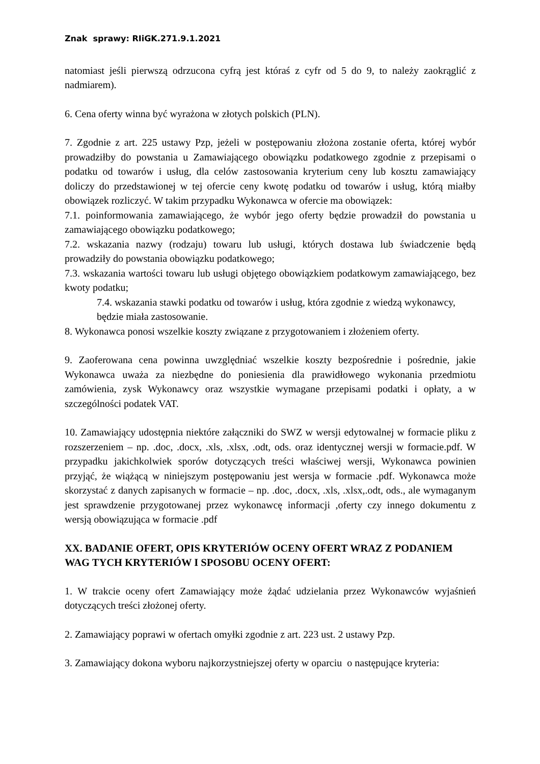Znak sprawy: RIiGK.271.9.1.2021
natomiast jeśli pierwszą odrzucona cyfrą jest któraś z cyfr od 5 do 9, to należy zaokrąglić z nadmiarem).
6. Cena oferty winna być wyrażona w złotych polskich (PLN).
7. Zgodnie z art. 225 ustawy Pzp, jeżeli w postępowaniu złożona zostanie oferta, której wybór prowadziłby do powstania u Zamawiającego obowiązku podatkowego zgodnie z przepisami o podatku od towarów i usług, dla celów zastosowania kryterium ceny lub kosztu zamawiający doliczy do przedstawionej w tej ofercie ceny kwotę podatku od towarów i usług, którą miałby obowiązek rozliczyć. W takim przypadku Wykonawca w ofercie ma obowiązek:
7.1. poinformowania zamawiającego, że wybór jego oferty będzie prowadził do powstania u zamawiającego obowiązku podatkowego;
7.2. wskazania nazwy (rodzaju) towaru lub usługi, których dostawa lub świadczenie będą prowadziły do powstania obowiązku podatkowego;
7.3. wskazania wartości towaru lub usługi objętego obowiązkiem podatkowym zamawiającego, bez kwoty podatku;
7.4. wskazania stawki podatku od towarów i usług, która zgodnie z wiedzą wykonawcy,
będzie miała zastosowanie.
8. Wykonawca ponosi wszelkie koszty związane z przygotowaniem i złożeniem oferty.
9. Zaoferowana cena powinna uwzględniać wszelkie koszty bezpośrednie i pośrednie, jakie Wykonawca uważa za niezbędne do poniesienia dla prawidłowego wykonania przedmiotu zamówienia, zysk Wykonawcy oraz wszystkie wymagane przepisami podatki i opłaty, a w szczególności podatek VAT.
10. Zamawiający udostępnia niektóre załączniki do SWZ w wersji edytowalnej w formacie pliku z rozszerzeniem – np. .doc, .docx, .xls, .xlsx, .odt, ods. oraz identycznej wersji w formacie.pdf. W przypadku jakichkolwiek sporów dotyczących treści właściwej wersji, Wykonawca powinien przyjąć, że wiążącą w niniejszym postępowaniu jest wersja w formacie .pdf. Wykonawca może skorzystać z danych zapisanych w formacie – np. .doc, .docx, .xls, .xlsx,.odt, ods., ale wymaganym jest sprawdzenie przygotowanej przez wykonawcę informacji ,oferty czy innego dokumentu z wersją obowiązująca w formacie .pdf
XX. BADANIE OFERT, OPIS KRYTERIÓW OCENY OFERT WRAZ Z PODANIEM WAG TYCH KRYTERIÓW I SPOSOBU OCENY OFERT:
1. W trakcie oceny ofert Zamawiający może żądać udzielania przez Wykonawców wyjaśnień dotyczących treści złożonej oferty.
2. Zamawiający poprawi w ofertach omyłki zgodnie z art. 223 ust. 2 ustawy Pzp.
3. Zamawiający dokona wyboru najkorzystniejszej oferty w oparciu o następujące kryteria: